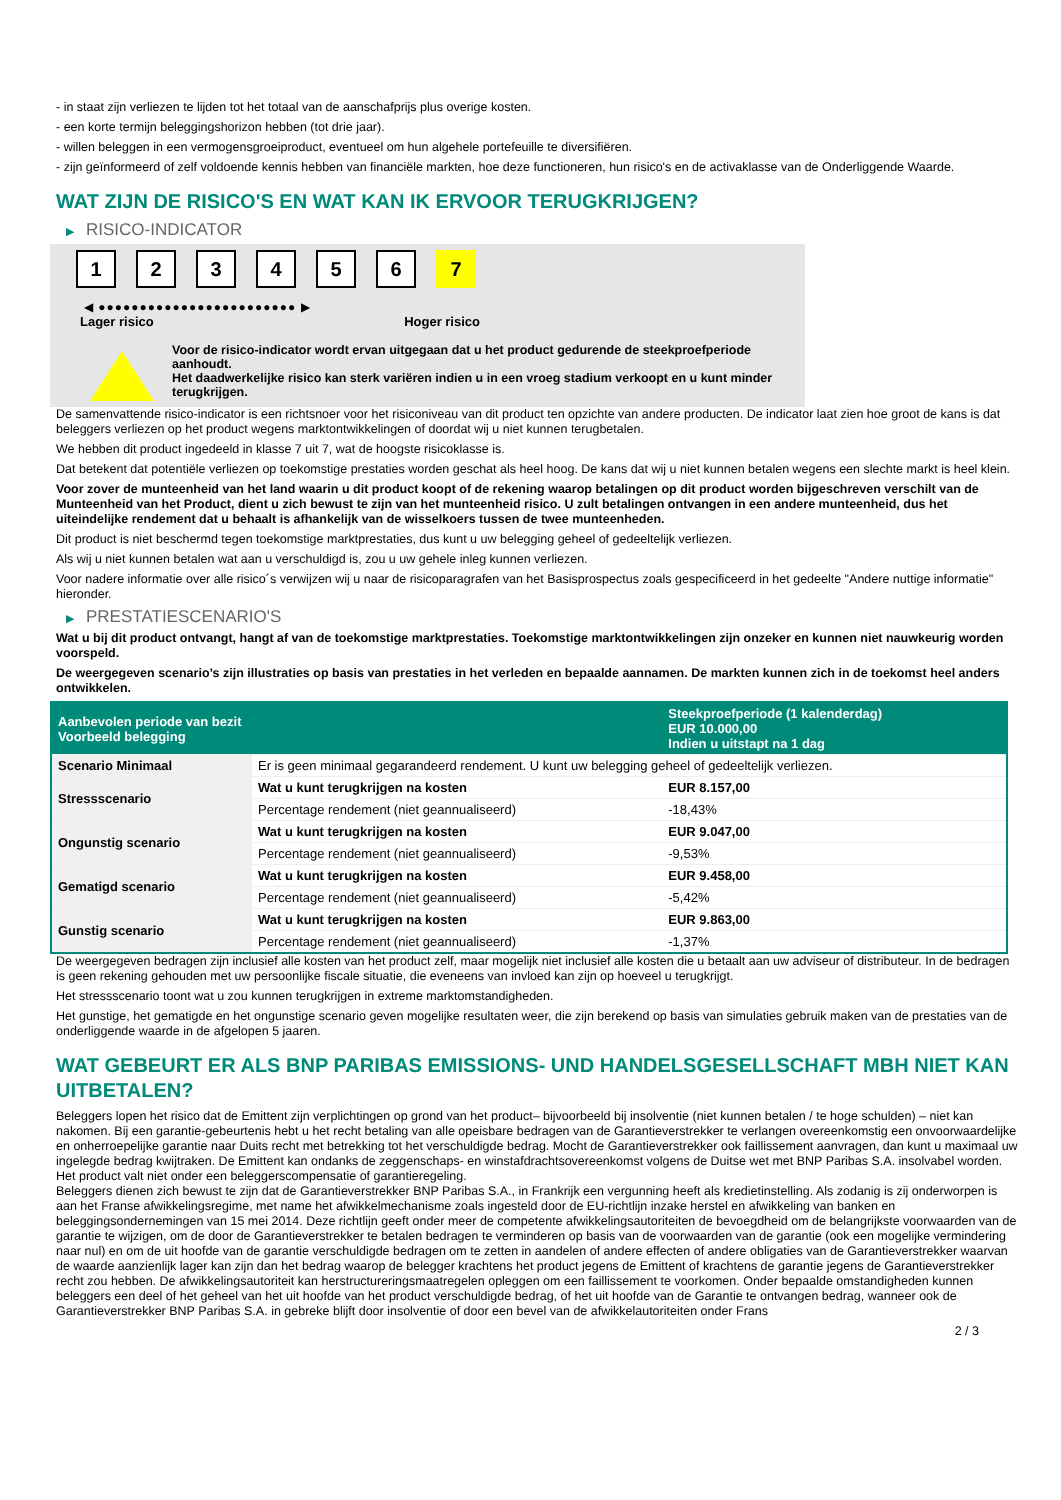- in staat zijn verliezen te lijden tot het totaal van de aanschafprijs plus overige kosten.
- een korte termijn beleggingshorizon hebben (tot drie jaar).
- willen beleggen in een vermogensgroeiproduct, eventueel om hun algehele portefeuille te diversifiëren.
- zijn geïnformeerd of zelf voldoende kennis hebben van financiële markten, hoe deze functioneren, hun risico's en de activaklasse van de Onderliggende Waarde.
WAT ZIJN DE RISICO'S EN WAT KAN IK ERVOOR TERUGKRIJGEN?
▶ RISICO-INDICATOR
1 2 3 4 5 6 7
◀ ●●●●●●●●●●●●●●●●●●●●●●●● ▶
Lager risico Hoger risico
Voor de risico-indicator wordt ervan uitgegaan dat u het product gedurende de steekproefperiode aanhoudt.
Het daadwerkelijke risico kan sterk variëren indien u in een vroeg stadium verkoopt en u kunt minder terugkrijgen.
De samenvattende risico-indicator is een richtsnoer voor het risiconiveau van dit product ten opzichte van andere producten. De indicator laat zien hoe groot de kans is dat beleggers verliezen op het product wegens marktontwikkelingen of doordat wij u niet kunnen terugbetalen.
We hebben dit product ingedeeld in klasse 7 uit 7, wat de hoogste risicoklasse is.
Dat betekent dat potentiële verliezen op toekomstige prestaties worden geschat als heel hoog. De kans dat wij u niet kunnen betalen wegens een slechte markt is heel klein.
Voor zover de munteenheid van het land waarin u dit product koopt of de rekening waarop betalingen op dit product worden bijgeschreven verschilt van de Munteenheid van het Product, dient u zich bewust te zijn van het munteenheid risico. U zult betalingen ontvangen in een andere munteenheid, dus het uiteindelijke rendement dat u behaalt is afhankelijk van de wisselkoers tussen de twee munteenheden.
Dit product is niet beschermd tegen toekomstige marktprestaties, dus kunt u uw belegging geheel of gedeeltelijk verliezen.
Als wij u niet kunnen betalen wat aan u verschuldigd is, zou u uw gehele inleg kunnen verliezen.
Voor nadere informatie over alle risico´s verwijzen wij u naar de risicoparagrafen van het Basisprospectus zoals gespecificeerd in het gedeelte "Andere nuttige informatie" hieronder.
▶ PRESTATIESCENARIO'S
Wat u bij dit product ontvangt, hangt af van de toekomstige marktprestaties. Toekomstige marktontwikkelingen zijn onzeker en kunnen niet nauwkeurig worden voorspeld.
De weergegeven scenario’s zijn illustraties op basis van prestaties in het verleden en bepaalde aannamen. De markten kunnen zich in de toekomst heel anders ontwikkelen.
| Aanbevolen periode van bezit Voorbeeld belegging | | Steekproefperiode (1 kalenderdag) EUR 10.000,00 Indien u uitstapt na 1 dag |
| --- | --- | --- |
| Scenario Minimaal | Er is geen minimaal gegarandeerd rendement. U kunt uw belegging geheel of gedeeltelijk verliezen. | |
| Stressscenario | Wat u kunt terugkrijgen na kosten | EUR 8.157,00 |
| | Percentage rendement (niet geannualiseerd) | -18,43% |
| Ongunstig scenario | Wat u kunt terugkrijgen na kosten | EUR 9.047,00 |
| | Percentage rendement (niet geannualiseerd) | -9,53% |
| Gematigd scenario | Wat u kunt terugkrijgen na kosten | EUR 9.458,00 |
| | Percentage rendement (niet geannualiseerd) | -5,42% |
| Gunstig scenario | Wat u kunt terugkrijgen na kosten | EUR 9.863,00 |
| | Percentage rendement (niet geannualiseerd) | -1,37% |
De weergegeven bedragen zijn inclusief alle kosten van het product zelf, maar mogelijk niet inclusief alle kosten die u betaalt aan uw adviseur of distributeur. In de bedragen is geen rekening gehouden met uw persoonlijke fiscale situatie, die eveneens van invloed kan zijn op hoeveel u terugkrijgt.
Het stressscenario toont wat u zou kunnen terugkrijgen in extreme marktomstandigheden.
Het gunstige, het gematigde en het ongunstige scenario geven mogelijke resultaten weer, die zijn berekend op basis van simulaties gebruik maken van de prestaties van de onderliggende waarde in de afgelopen 5 jaaren.
WAT GEBEURT ER ALS BNP PARIBAS EMISSIONS- UND HANDELSGESELLSCHAFT MBH NIET KAN UITBETALEN?
Beleggers lopen het risico dat de Emittent zijn verplichtingen op grond van het product– bijvoorbeeld bij insolventie (niet kunnen betalen / te hoge schulden) – niet kan nakomen. Bij een garantie-gebeurtenis hebt u het recht betaling van alle opeisbare bedragen van de Garantieverstrekker te verlangen overeenkomstig een onvoorwaardelijke en onherroepelijke garantie naar Duits recht met betrekking tot het verschuldigde bedrag. Mocht de Garantieverstrekker ook faillissement aanvragen, dan kunt u maximaal uw ingelegde bedrag kwijtraken. De Emittent kan ondanks de zeggenschaps- en winstafdrachtsovereenkomst volgens de Duitse wet met BNP Paribas S.A. insolvabel worden. Het product valt niet onder een beleggerscompensatie of garantieregeling.
Beleggers dienen zich bewust te zijn dat de Garantieverstrekker BNP Paribas S.A., in Frankrijk een vergunning heeft als kredietinstelling. Als zodanig is zij onderworpen is aan het Franse afwikkelingsregime, met name het afwikkelmechanisme zoals ingesteld door de EU-richtlijn inzake herstel en afwikkeling van banken en beleggingsondernemingen van 15 mei 2014. Deze richtlijn geeft onder meer de competente afwikkelingsautoriteiten de bevoegdheid om de belangrijkste voorwaarden van de garantie te wijzigen, om de door de Garantieverstrekker te betalen bedragen te verminderen op basis van de voorwaarden van de garantie (ook een mogelijke vermindering naar nul) en om de uit hoofde van de garantie verschuldigde bedragen om te zetten in aandelen of andere effecten of andere obligaties van de Garantieverstrekker waarvan de waarde aanzienlijk lager kan zijn dan het bedrag waarop de belegger krachtens het product jegens de Emittent of krachtens de garantie jegens de Garantieverstrekker recht zou hebben. De afwikkelingsautoriteit kan herstructureringsmaatregelen opleggen om een faillissement te voorkomen. Onder bepaalde omstandigheden kunnen beleggers een deel of het geheel van het uit hoofde van het product verschuldigde bedrag, of het uit hoofde van de Garantie te ontvangen bedrag, wanneer ook de Garantieverstrekker BNP Paribas S.A. in gebreke blijft door insolventie of door een bevel van de afwikkelautoriteiten onder Frans
2 / 3